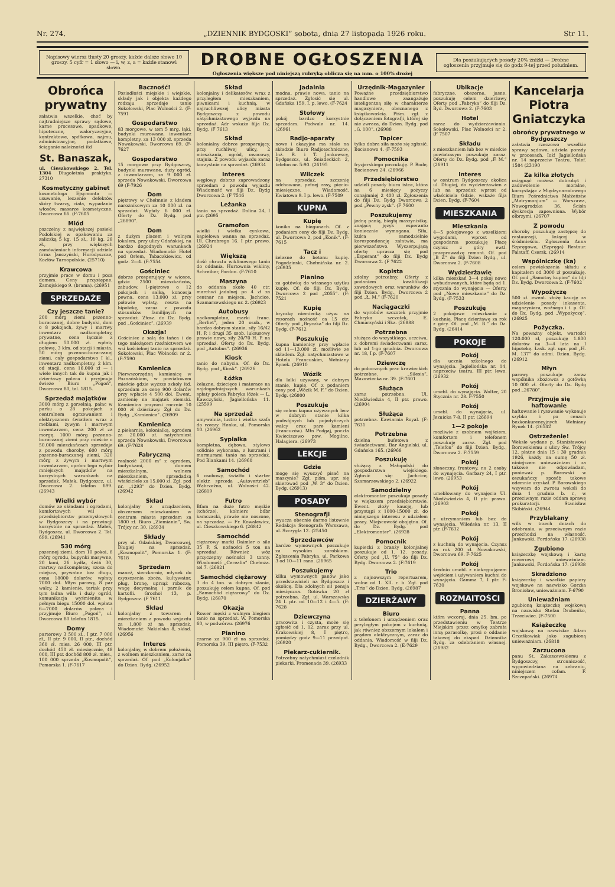Nr. 274. „DZIENNIK BYDGOSKI“ sobota, dnia 27 listopada 1926 roku. Str 11.
Napisowy wiersz tłusty 20 groszy, każde dalsze słowo 10 groszy. 5 cyfr = 1 słowo — i, w, z, a = każde stanowi słowo.
DROBNE OGŁOSZENIA
Ogłoszenia większe pod niniejszą rubryką oblicza się na mm. o 100% drożej
Dla poszukujących posady 20% zniżki — Drobne ogłoszenia przyjmuje się do godz 9-tej przed południem.
Obrońca prywatny
załatwia wszelkie, choć by najtrudniejsze sprawy sądowe, karne procesowe, spadkowe, hipoteczne, waloryzacyjne, kontraktowe, spółkowe, najmu, administracyjne, podatkowe, ściąganie należności itd
St. Banaszak,
ul. Cieszkowskiego 2. Tel. 1304 Długoletnia praktyka. 27310
Kosmetyczny gabinet
kosmetologa Ejsymonta — usuwanie, leczenie defektów skóry twarzy, ciała, wypadanie włosów, masarze kosmetyczne. Dworcowa 66. (F-7605
Miód
pszczelny z największej pasieki Podolskiej w opakowaniu za zaliczką 5 kg. 15 zł., 10 kg. 28 zł., przy większych zamówieniach informacji udziela firma Janczyński, Horodyszcze, Kozłów Tarnopolskie. (25710)
Krawcowa
przyjmie prace w domu i poza domem. Ceny przystępne. Zamojskiego 9. (brama). (26951
SPRZEDAŻE
Czy jeszcze tanie?
200 mórg ziemi pszenno-buraczanej, dobre budynki, dom o 8 pokojach, żywy i martwy inwentarz nadkompletny, prywatne, cena łącznie z długiem 50.000 zł. wpłaty połowę, 3 klm. od stacji i miasta; 50 mórg pszenno-buraczanej ziemi, cały gospodarstwo I kl., inwentarz nadkompletny, 2 klm. od stacji, cena 16.000 zł — i wiele innych tak do kupna jak i dzierżawy poleca i przyjmuje świeże Biuro „Pogoń“, Dworcowa 80, tel. 1815.
Sprzedaż majątków
3000 mórg z gorzelnią, pałac w parku o 28 pokojach z centralnem ogrzewaniem i elektrycznem światłem wraz z meblami, żywym i martwym inwentarzem, cena 200 zł za morgę. 1000 mórg pszenno-buraczanej ziemi przy mieście o 50.000 mieszkańcach sprzedaje z powodu choroby, 600 mórg pszenno-buraczanej ziemi, 320 mórg z żywym i martwym inwentarzem, oprócz tego wybór mniejszych majątków na korzystnych warunkach na sprzedaż. Małek, Bydgoszcz, ul. Dworcowa 2. telefon 699. (26943
Wielki wybór
domów ze składami i ogrodami, komfortowych wil i przedsiębiorstw przemysłowych w Bydgoszczy i na prowincji korzystnie na sprzedaż. Małek, Bydgoszcz, ul. Dworcowa 2. Tel. 699. (26941
530 mórg
pszennej ziemi, dom 10 pokoi, 6 mórg ogrodu, bupynki masywne, 20 koni, 26 bydła, świń 30, martwy nadkompletny, szosa do miejsca, prywatne bez długu, cena 18000 dolarów, wpłaty 7000 dol. Młyn parowy, 8 par walcy, 2 kamienie, tartak przy tym ładna willa i duży ogród, komunikacja wyśmienita w pełnym biegu 15000 dol. wpłata 6—7000 dolarów poleca i przyjmuje Biuro „Pogoń“, ul. Dworcowa 80 telefon 1815.
Domy
parterowy 3 500 zł., I ptr. 7 000 zł., II ptr. 9 000, II ptr., dochód 360 zł. mies. 26 000, III ptr. dochód 450 zł. miesięcznie, 48 000, III ptr. dochód 800 zł. mies., 100 000 sprzeda „Kosmopolit“, Pomorska 1. (F-7617
Baczność!
Posiadłości miejskie i wiejskie, składy jak i objekta każdego rodzaju sprzedaje tanio Sokołowski, Plac Wolności 2. (F-7591
Gospodarstwo
83 morgowe, w tem 5 mrg. łąki, budynki murowane, inwentarz kompletny, za 13 000 zł. sprzeda Nowakowski, Dworcowa 69. (F-7627
Gospodarstwo
15 morgowe przy Bydgoszczy, budynki murowane, duży ogród, z inwentarzem, za 9 000 zł. sprzeda Nowakowski, Dworcowa 69 (F-7926
Dom
piętrowy w Chełmnie z kładem narożnikowym za 10 000 zł. na sprzedaż. Wpłaty 6 000 zł. Oferty do Dz. Bydg. pod „26890“.
Dom
z dużym placem i wolnym lokalem, przy ulicy Gdańskiej, na bardzo dogodnych warunkach na sprzedaż. Wiadomość: Hotel pod Orłem, Tabaczkiewicz, od godz. 2—4. (F-7554
Gościniec
dobrze prosperujący w wiosce, gdzie 2500 mieszkańców, zabudow. 1-piętrowe o 12 pokojach i salką, koncesja pewna, cena 13.000 zł, przy połowie wpłaty, reszta na hipotekę, zaraz z powodu stosunków familijnych na sprzedaż. Złosz. do Dz. Bydg. pod „Gościniec“. (26939
Okazja!
Gościniec z salą do tańca i do tego należącem rzeźnictwem we wsi kościelnej tanio na sprzedaż. Sokołowski, Plac Wolności nr 2. (F-7590
Kamienica
Pierwszorzędną kamienicę w Poznańskiem, w powiatowem mieście gdzie wyższe szkoły itd. sprzedam za cenę 900 dolarów przy wpłacie 4 500 dol. Ewent. zamienię na majątek ziemski. Kamienica przynosi rocznie 10 000 zł dzierżawy. Zgł do Dz. Bydg. „Kamienica“. (26909
Kamienica
z piekarnią, kolonialką, ogrodem za 20.000 zł. natychmiast sprzeda Nowakowski, Dworcowa 69. (F-7628
Fabryczną
realność 2000 m² z ogrodem, budynkami, domem mieszkalnym, wolnem mieszkaniem, sprzedadzą właściciele za 15.000 zł. Zgł. pod nr. „1293“ do Dzien. Bydg. (26942
Skład
kolonjalny z urządzeniem, obszernem mieszkaniem w centrum miasta sprzedam za 1800 zł. Biuro „Ziemianin“, Sw. Trójcy nr. 30. (26934
Składy
przy ul. Gdańskiej, Dworcowej, Długiej na sprzedaż. „Kosmopolit“, Pomorska 1. (F-7618
Sprzedam
maneż, sieczkarnię, młynek do czyszczenia zboża, kultywator, pług, bronę, uprząż roboczą, wagę decymalną i parnik do kartofli. Grochol 13, p. Bydgoszcz. (F 7611
Skład
kolonjalny z towarem i mieszkaniem z powodu wyjazdu za 1.800 zł na sprzedaż. Wiadomość: Nakielska 8, skład. (26956
Interes
kolonjalny, w dobrem położeniu, z wolnem mieszkaniem, zaraz na sprzedaż. Of. pod „Kolonjalka“ do Dzien. Bydg. (26952
Skład
kolonjalny i delikatesów, wraz z przyległem mieszkaniem, piwnicami i kuchnią, w najruchliwszej ulicy miasta Bydgoszczy z powodu natychmiastowego wyjazdu na sprzedaż. Adr wskaże filja Dz. Bydg. (F 7613
Skład
kolonialny dobrze prosperujący, przy ruchliwej ulicy, 2 mieszkania, ogród, owocowy, stajnia. Z powodu wyjazdu zaraz korzystnie na sprzedaż. (26934
Interes
węglowy, dobrze zaprowadzony sprzedam z powodu wyjazdu Wiadomość we filji Dz. Bydg Dworcowa 2. (F 7516
Leżanka
tanio na sprzedaż. Dolina 24, I ptr. (2695
Gramofon
wielki i wielka cynkowa, kąpielowa wanna na sprzedaż. Ul. Chrobrego 16. I ptr. prawo. (26924
Większą
ilość chrustu wiklinowego tanio do oddania. Hurtownia wikliny, Schreiber, Fordon. (F-7610
Maszyna
do oddania około 40 ctr. marchwi jadalnej po 4 zł za centnar na miejscu. Jachcice, Szamarzewskiego nr. 2. (26923
Autobusy
nadkompletne, marki franc. „Berliet“, jeden 20 osob., w bardzo dobrym stanie, siły 16/42 H. P. i drugi 35 osob. luksusowy prawie nowy, siły 20/70 H. P. na sprzedaż. Oferty do Dz. Bydg. pod „Autobus“. (26936
Kiosk
tanio do nabycia. Of. do Dz. Bydg. pod „Kiosk“. (26926
Łóżka
żelazne, dziecięce i materace na najdogodniejszych warunkach spłaty poleca Fabryka łóżek — L. Kawczyński, Jagiellońska 11. (25599
Na sprzedaż
umywalnia, lustro i wielka szafa do rzeczy. Henke, ul. Pomorska 10. (26962
Sypialka
kompletna, dębowa, stylowo solidnie wykonana, z lustrami i marmurami tanio na sprzedaż. Pod Blankami 14. (26960
Samochód
6 osobowy, światło i starter elektr. sprzeda „Autovertrieb“ Wąbrzeźno, ul. Wolności 42. (26819
Futro
Bfam na duże futro męskie (tchórze), kołnierz bóbr kamczacki, prawie nie noszone, na sprzedaż. — Fr. Kowalewicz, ul. Cieszkowskiego 6. (26842
Samochód
ciężarowy marki Daimler o sile 35 P. S. nośności 5 ton na sprzedaż. Również wóz przyczepny nośności 3 tonny. Wiadomość „Cerealia“ Chełmża. tel 7. (26821
Samochód ciężarowy
3 do 4 ton. w dobrym stanie, poszukuję celem kupna. Of. pod „Samochód ciężarowy“ do Dz. Bydg. (26870
Okazja
Rower męski z wolnym biegiem tanio na sprzedaż. W. Pomorska 60, w podwórzu. (26976
Pianino
czarne za 900 zł na sprzedaż. Pomorska 39, III piętro. (F-7532
Jadalnia
modna, prawie nowa, tanio na sprzedaż. Zgłosić się ul. Gdańska 159, I. p. lewo. (F-7624
Stołowy
pokój bardzo korzystnie sprzedam. Podwale nr. 14. (26961
Radjo-aparaty
nowe i okazyjne ma stale na składzie Biuro Radjotechniczne, Inż. R. i T. Jankowscy, Bydgoszcz, ul. Śniadeckich 2, telefon nr. 5-90. (26195
Wilczek
na sprzedaż, szczenię odchowane, pełnej rasy, pięcio-miesięczne. Wiadomość, Kwiatowa 9. I p. lewo. (F-7509
KUPNA
Kupię
konika na biegunach. Of. z podaniem ceny do filji Dz. Bydg. ul. Dworcowa 2, pod „Konik“. (F-7615
Tacz i
żelazne do betonu kupię. Pogodzinski, Chełmińska nr. 2. (26935
Pianino
za gotówkę do własnego użytku kupię. Of. do filji Dz. Bydg. Dworcowa 2 pod „2055“. (F-7521
Kupię
bryczkę niemiecką używ. na resorach nośność ca 15 ctr. Oferty pod „Bryczka“ do filji Dz. Bydg. (F-7612
Poszukuję
kupna kamienicy przy wpłacie od 11—13.000 zł, możliwie ze składem. Zgł. natychmiastowe w Hotelu Francuskim, Wełniany Rynek. (26910
Wózik
dla lalki używany, w dobrym stanie, kupię. Of. z podaniem ceny pod „Wózik M. F.“ do Dzien. Bydg. (26800
Poszukuje
się celem kupna używanych lecz w dobrym stanie kilka podwójnych lub pojedyńczych walcy oraz pare kamieni (francuzów). Młn Podgaj, poczta Kwieciszewo pow. Mogilno. Halagiera. (26973
LEKCJE
Gdzie
mogę się wyuczyć pisać na maszynie? Zgł. piśm. upr. się skierować pod „W. 3“ do Dzien. Bydg. (26913)
POSADY
Stenografji
wyucza obecnie darmo listownie Redakcja Stenografa Warszawa, ul. Szczygla 12. (25450
Sprzedawców
bardzo wymownych poszukuje za wysokim zarobkiem. Zgłoszenia Fabryka, ul. Parkowa 3 od 10—11 rano. (26965
Poszukujemy
kilku wymownych panów jako przedstawicieli na Bydgoszcz i okolicę. Dla zdolnych sił pensja miesięczna. Gotówka 20 zł potrzebna. Zgł. ul. Warszawska 24 I. ptr. od 10—12 i 4—5. (F-7628
Dziewczyna
pracowita i czysta, może się zgłosić od 1, 12. zaraz przy ul. Krakowskiej 8, I piętro, pomiędzy godz 9—11 przedpoł. (26920
Piekarz-cukiernik.
Potrzebny natychmiast czeladnik piekarki. Promenada 39. (26933
Urzędnik-Magazynier
Poważne przedsiębiorstwo handlowe zaangażuje inteligentną siłę w charakterze magazyniera, obeznanego z książkowością. Piśm. zgł. z dołączeniem fotografji, której się nie zwraca, do Dzien. Bydg. pod „G. 100“. (26988
Tapicer
tylko dobra siła może się zgłosić. Bocianowo 4. (F-7593
Pomocnika
fryzjerskiego poszukuję. P. Rode, Bocianowo 24. (26966
Przedsiębiorstwo
udzieli posady biura istce, która na 6 miesięcy pożyczy conajmniej 2 400 zł. Zgłoszenia do filji Dz. Bydg Dworcowa 2 pod „Pewny zysk“. (F 7600
Poszukujemy
jedną panią, biegłą maszynistkę, znającą język esperanto koniecznie wymagana. Siła, która samodzielnie korespondencję załatwia, ma pierwszeństwo. Wyczerpującą ofertę uprasza się pod „Esperant“ do filji Dz. Bydg Dworcowa 2. (F 7622
Kopista
zdolny potrzebny. Oferty z podaniem kwalifikacji zawodowych oraz warunków do filji Dzien. Bydg., Dworcowa 2 pod „Ł. M.“ (F-7620
Naciągaczki
do wyrobów szczotek przyjmie Fabryka szczotek, E. Chmarzyński i Ska. (26888
Potrzebna
służąca do wszystkiego, uczciwa, z dobremi świadectwami zaraz, lub od 1-go grudnia. Dworcowa nr. 18, I p. (F-7607
Dziewczę
do pobocznych prac krawieckich potrzebne. „Silesia“, Mazowiecka nr. 39. (F-7601
Służąca
zaraz potrzebna. Ul. Niedźwiedzia 4, II ptr. prawo. (26904
Służąca
potrzebna. Kawiarnia Royal. (F-7631
Potrzebna
dzielna bufetowa z świadectwami. Bar Angielski. ul. Gdańska 165. (26968
Poszukuję
służącą z Małopolski do gospodarstwa wiejskiego. Zgłosić się: Jachcice, Szamarzewskiego 2. (26922
Samodzielny
elektromonter poszukuje posady w większem przedsiębiorstwie. Ewent. złoży kaucję, lub przystąpi z 1000-15000 zł. do niniejszego interesu z udziałem pracy. Miejscowość obojętna. Of. do Dz. Bydg. pod „Elektromonter“. (26928
Pomocnik
kupiecki z branży kolonjalnej poszukuje od 1. 12. posady. Oferty pod „U. 75“ do filji Dz. Bydg. Dworcowa 2. (F-7619
Trio
z najnowszym repertuarem, wolne od 1. XII. r. b. Zgł. pod „Trio“ do Dzien. Bydg. (26987
DZIERŻAWY
Biuro
z telefonem i urządzeniem oraz przyległym pokojem z kuchnią, jak również obszernym lokalem i prądem elektrycznym, zaraz do oddania. Wiadomość w filji Dz. Bydg., Dworcowa 2. (E-7629
Ubikacje
fabryczne, obszerne, jasne, poszukuję celem dzierżawy Oferty pod „Fabryka“ do filji Dz. Byd. Dworcowa 2. (F-7603
Hotel
zaraz do wydzierżawienia. Sokołowski, Plac Wolności nr 2. (F 7507
Składu
z mieszkaniem lub bez w mieście powiatowym poszukuję zaraz. Oferty do Dz. Bydg. pod „F. M.“ (26911
Interes
w centrum Bydgoszczy okolica ul. Długiej, do wydzierżawien a lub na sprzedaż wprost od właściciela Gdzie, wskaże filja Dzien. Bydg. (F-7604
MIESZKANIA
Mieszkania
4—5 pokojowego z wszelkiemi wygodami, wprost od gospodarza poszukuję Płacę czynsz z góry ewtl. przeprowadzę remont. Of. pod „B Z“ do filji Dzien Bydg., ul. Dworcowa 2. (F-7608
Wydzierżawię
kilka mieszkań 3—4 pokoj nowo wybudowanych, które będą od 1. stycznia do wynajęcia — Oferty pod „Nowe mieszkania“ do Dz. Bydg. (F-7533
Poszukuję
2 pokojowe mieszkanie z kuchnią. Płacę dzierżawę za rok z góry. Of. pod „M. B.“ do Dz. Bydg. (26414
POKOJE
Pokój
dla ucznia szkolnego do wynajęcia. Jagiellońska nr. 14, naprzeciw teatru, III ptr. lewo. (26932
Pokój
umebl. do wynajęcia. Wolter, 20 Stycznia nr. 28. F-7550
Pokój
umebl. do wynajęcia, ul. Jezuicka 7-8, II ptr. (26694
1—2 pokoje
możliwie z osobnem wejściem, komfortem i telefonem poszukuję zaraz. Zgł. pod „Telefon“ do filji Dzien. Bydg., Dworcowa 2. F-7559
Pokój
słoneczny, frontowy, na 2 osoby do wynajęcia. Garbary 24, I ptr. lewo. (26953
Pokój
umeblowany do wynajęcia Ul. Niedźwiedzia 4, II ptr. prawo. (26903
Pokój
z utrzymaniem lub bez do wynajęcia. Wileńska nr. 13, II ptr. (F-7632
Pokój
z kuchnią do wynajęcia. Czynsz za rok 200 zł. Nowakowski, Dworcowa 69. F-7625
Pokój
średnio umebl. z niekrępującem wejściem i używaniem kuchni do wynajęcia. Gamma 7, I ptr. F-7630
ROZMAITOŚCI
Panna
która wczoraj, dnia 25. bm. po przedstawieniu w Teatrze Miejskim przez omyłkę zabrała inną parasolkę, prosi o oddanie takowej do eksped. Dziennika Bydg. za odebraniem własnej. (26982
Kancelarja Piotra Gniatczyka
obrońcy prywatnego w Bydgoszczy
załatwia rzeczowo wszelkie sprawy sądowe, udziela porady w procesach. Ioż! Jagiellońska nr. 14 naprzeciw Teatru. Telef. 1584 (23190
Za kilka złotych
osiągnąć możesz dobrobyt i zadowolenie moralne, korzystając z Międzynarodowego Biura Pośrednictwa Małżeństw „Matrymonjum“ — Warszawa, Nowogrodzka 36. Ścisła dyskrecja zapewniona. Wybór olbrzymi. (26707
Z powodu
choroby poszukuję zastępcę do restauracji, leżącej w śródmieściu. Zgłoszenia Anna Szpręgowa, (Szpręga) Restaur. Falstaff, Czersk. (26914
Wspólniczkę (ka)
celem powiększenia składu z kapitałem od 3000 zł poszukuję. Of. pod „Samotny kupiec“ do filji Dz. Bydg. Dworcowa 2. (F-7602
Wypożyczę
500 zł. ewent. złożę kaucję za udzielenie posady inkasenta, magazyniera, woźnego i t. p. Of. do Dz. Bydg. pod „Wypożyczę“. (26925
Pożyczka.
Na poważny objekt, wartości 120.000 zł, poszukuję 1.800 dolarów na 3—4 lata na I hipotekę. Łask. zgł. upr. pod „H. M. 137“ do admi. Dzien. Bydg. (26912
Młyn
parowy poszukuje zaraz wspólnika zbożowca z gotówką 10 000 zł. Oferty do Dz. Bydg pod „26780“.
Przyjmuje się haftowanie
haftowanie i rysowanie wykonuje szybko i po cenach bezkonkurencyjnych Wełniany Rynek 14. (26542
Ostrzeżenie!
Weksle wydane p. Stanisławowi Borowskiemu z ulicy Sw. Trójcy 12, płatne dnia 15 i 30 grudnia 1926, każdy na sumę 50 zł. niniejszem unieważniam i za takowe nie odpowiadam, ponieważ p. Borowski w oszukańczy sposób takowe odemnie uzyskał. P. Borowskiego wzywam do zwrotu weksli do dnia 1 grudnia b. r., w przeciwnym razie oddam sprawę prokuratorji. Stanisław Skibiński. (26944
Przyblakany
wilk w trzech dniach do odebrania, w przeciwnym razie przechodzi na własność. Jankowski, Fordońska 17. (26938
Zgubiono
książeczkę wojskową i kartę rowerową unieważniam. Jankowski, Fordońska 17. (26938
Skradziono
książeczkę i wszelkie papiery wojskowe na nazwisko Gorzka Bronisław, unieważniam. F-6790
Unieważniam
zgubioną książeczkę wojskową na nazwisko Stefan Drobeńko, Trzeciwiec. (F-7500
Książeczkę
wojskową na nazwisko: Adam Grześkowiak jako zagubioną unieważniam. (26818
Zarzucona
panu St. Zakaszewskiemu z Bydgoszczy, stronniczość, wypowiedziana na zebraniu, niniejszem cofam. F. Szczepański. (26974